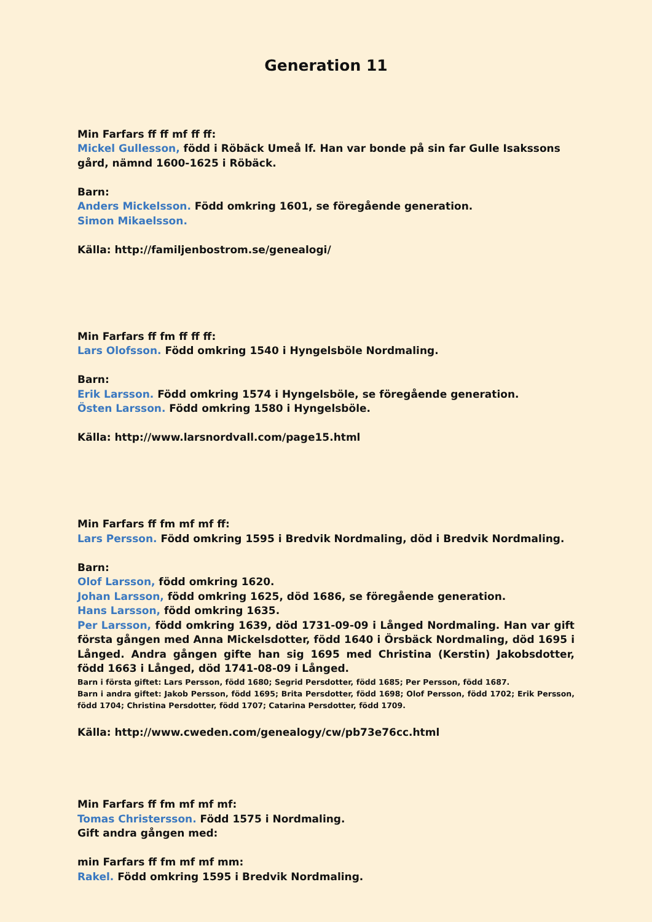Generation 11
Min Farfars ff ff mf ff ff:
Mickel Gullesson, född i Röbäck Umeå lf. Han var bonde på sin far Gulle Isakssons gård, nämnd 1600-1625 i Röbäck.
Barn:
Anders Mickelsson. Född omkring 1601, se föregående generation.
Simon Mikaelsson.
Källa: http://familjenbostrom.se/genealogi/
Min Farfars ff fm ff ff ff:
Lars Olofsson. Född omkring 1540 i Hyngelsböle Nordmaling.
Barn:
Erik Larsson. Född omkring 1574 i Hyngelsböle, se föregående generation.
Östen Larsson. Född omkring 1580 i Hyngelsböle.
Källa: http://www.larsnordvall.com/page15.html
Min Farfars ff fm mf mf ff:
Lars Persson. Född omkring 1595 i Bredvik Nordmaling, död i Bredvik Nordmaling.
Barn:
Olof Larsson, född omkring 1620.
Johan Larsson, född omkring 1625, död 1686, se föregående generation.
Hans Larsson, född omkring 1635.
Per Larsson, född omkring 1639, död 1731-09-09 i Långed Nordmaling. Han var gift första gången med Anna Mickelsdotter, född 1640 i Örsbäck Nordmaling, död 1695 i Långed. Andra gången gifte han sig 1695 med Christina (Kerstin) Jakobsdotter, född 1663 i Långed, död 1741-08-09 i Långed.
Barn i första giftet: Lars Persson, född 1680; Segrid Persdotter, född 1685; Per Persson, född 1687.
Barn i andra giftet: Jakob Persson, född 1695; Brita Persdotter, född 1698; Olof Persson, född 1702; Erik Persson, född 1704; Christina Persdotter, född 1707; Catarina Persdotter, född 1709.
Källa: http://www.cweden.com/genealogy/cw/pb73e76cc.html
Min Farfars ff fm mf mf mf:
Tomas Christersson. Född 1575 i Nordmaling.
Gift andra gången med:
min Farfars ff fm mf mf mm:
Rakel. Född omkring 1595 i Bredvik Nordmaling.